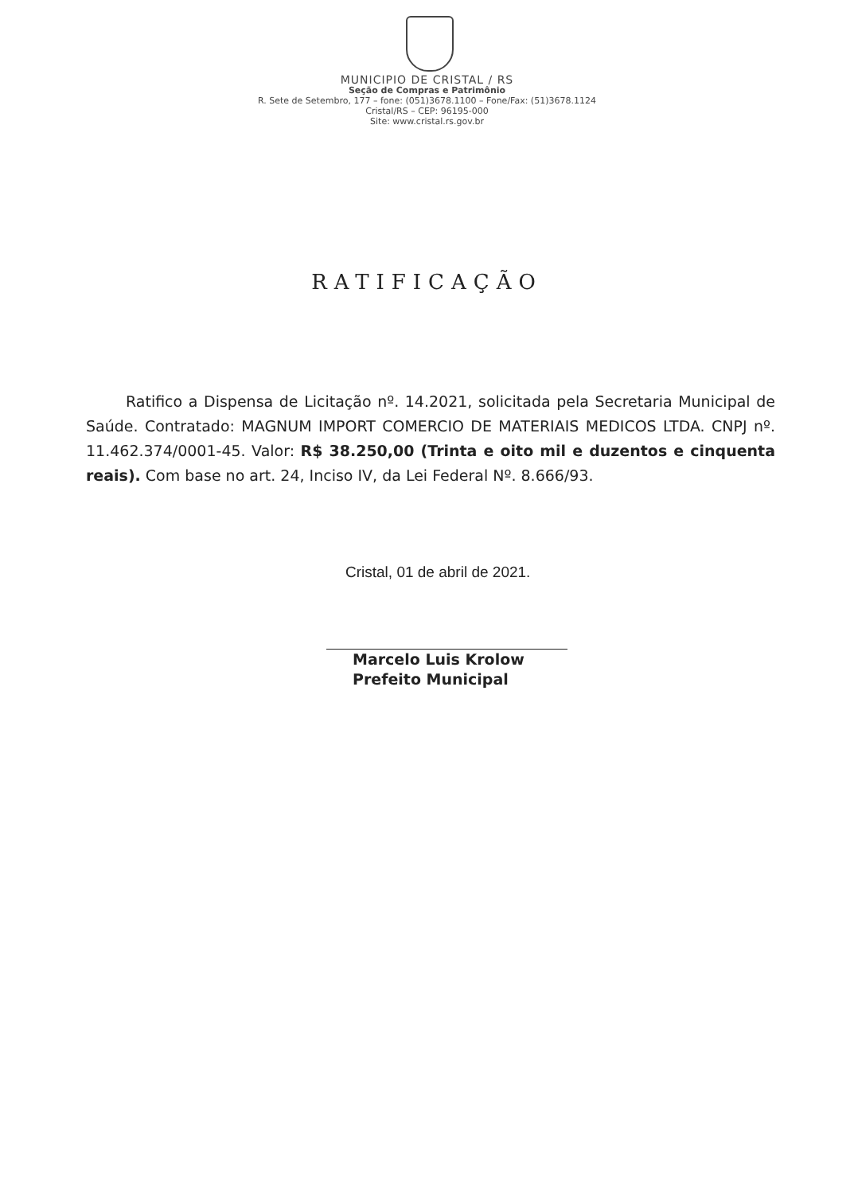MUNICIPIO DE CRISTAL / RS
Seção de Compras e Patrimônio
R. Sete de Setembro, 177 – fone: (051)3678.1100 – Fone/Fax: (51)3678.1124
Cristal/RS – CEP: 96195-000
Site: www.cristal.rs.gov.br
RATIFICAÇÃO
Ratifico a Dispensa de Licitação nº. 14.2021, solicitada pela Secretaria Municipal de Saúde. Contratado: MAGNUM IMPORT COMERCIO DE MATERIAIS MEDICOS LTDA. CNPJ nº. 11.462.374/0001-45. Valor: R$ 38.250,00 (Trinta e oito mil e duzentos e cinquenta reais). Com base no art. 24, Inciso IV, da Lei Federal Nº. 8.666/93.
Cristal, 01 de abril de 2021.
Marcelo Luis Krolow
Prefeito Municipal